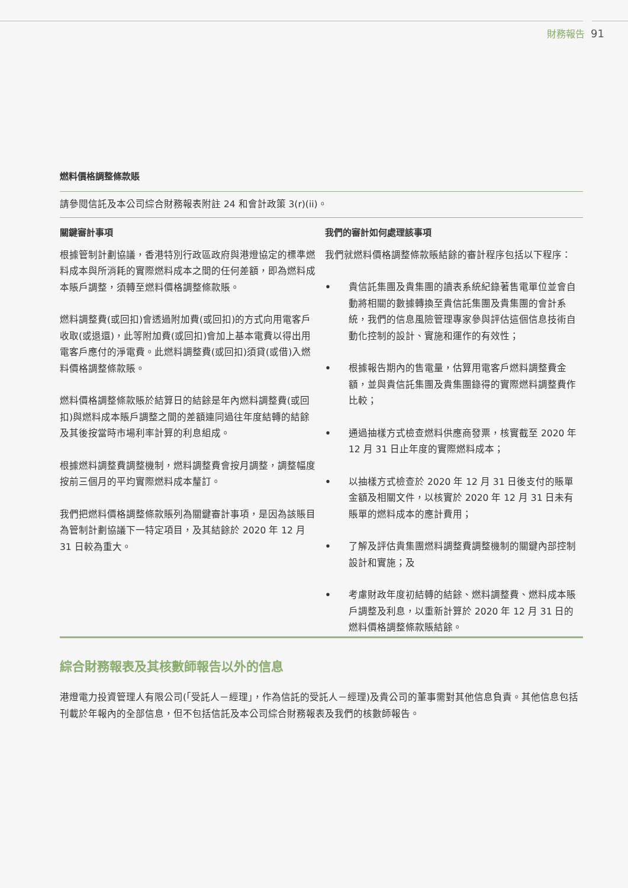財務報告 91
燃料價格調整條款賬
請參閱信託及本公司綜合財務報表附註 24 和會計政策 3(r)(ii)。
關鍵審計事項
根據管制計劃協議，香港特別行政區政府與港燈協定的標準燃料成本與所消耗的實際燃料成本之間的任何差額，即為燃料成本賬戶調整，須轉至燃料價格調整條款賬。
燃料調整費(或回扣)會透過附加費(或回扣)的方式向用電客戶收取(或退還)，此等附加費(或回扣)會加上基本電費以得出用電客戶應付的淨電費。此燃料調整費(或回扣)須貸(或借)入燃料價格調整條款賬。
燃料價格調整條款賬於結算日的結餘是年內燃料調整費(或回扣)與燃料成本賬戶調整之間的差額連同過往年度結轉的結餘及其後按當時市場利率計算的利息組成。
根據燃料調整費調整機制，燃料調整費會按月調整，調整幅度按前三個月的平均實際燃料成本釐訂。
我們把燃料價格調整條款賬列為關鍵審計事項，是因為該賬目為管制計劃協議下一特定項目，及其結餘於 2020 年 12 月 31 日較為重大。
我們的審計如何處理該事項
我們就燃料價格調整條款賬結餘的審計程序包括以下程序：
• 貴信託集團及貴集團的讀表系統紀錄著售電單位並會自動將相關的數據轉換至貴信託集團及貴集團的會計系統，我們的信息風險管理專家參與評估這個信息技術自動化控制的設計、實施和運作的有效性；
• 根據報告期內的售電量，估算用電客戶燃料調整費金額，並與貴信託集團及貴集團錄得的實際燃料調整費作比較；
• 通過抽樣方式檢查燃料供應商發票，核實截至 2020 年 12 月 31 日止年度的實際燃料成本；
• 以抽樣方式檢查於 2020 年 12 月 31 日後支付的賬單金額及相關文件，以核實於 2020 年 12 月 31 日未有賬單的燃料成本的應計費用；
• 了解及評估貴集團燃料調整費調整機制的關鍵內部控制設計和實施；及
• 考慮財政年度初結轉的結餘、燃料調整費、燃料成本賬戶調整及利息，以重新計算於 2020 年 12 月 31 日的燃料價格調整條款賬結餘。
綜合財務報表及其核數師報告以外的信息
港燈電力投資管理人有限公司(「受託人－經理」，作為信託的受託人－經理)及貴公司的董事需對其他信息負責。其他信息包括刊載於年報內的全部信息，但不包括信託及本公司綜合財務報表及我們的核數師報告。